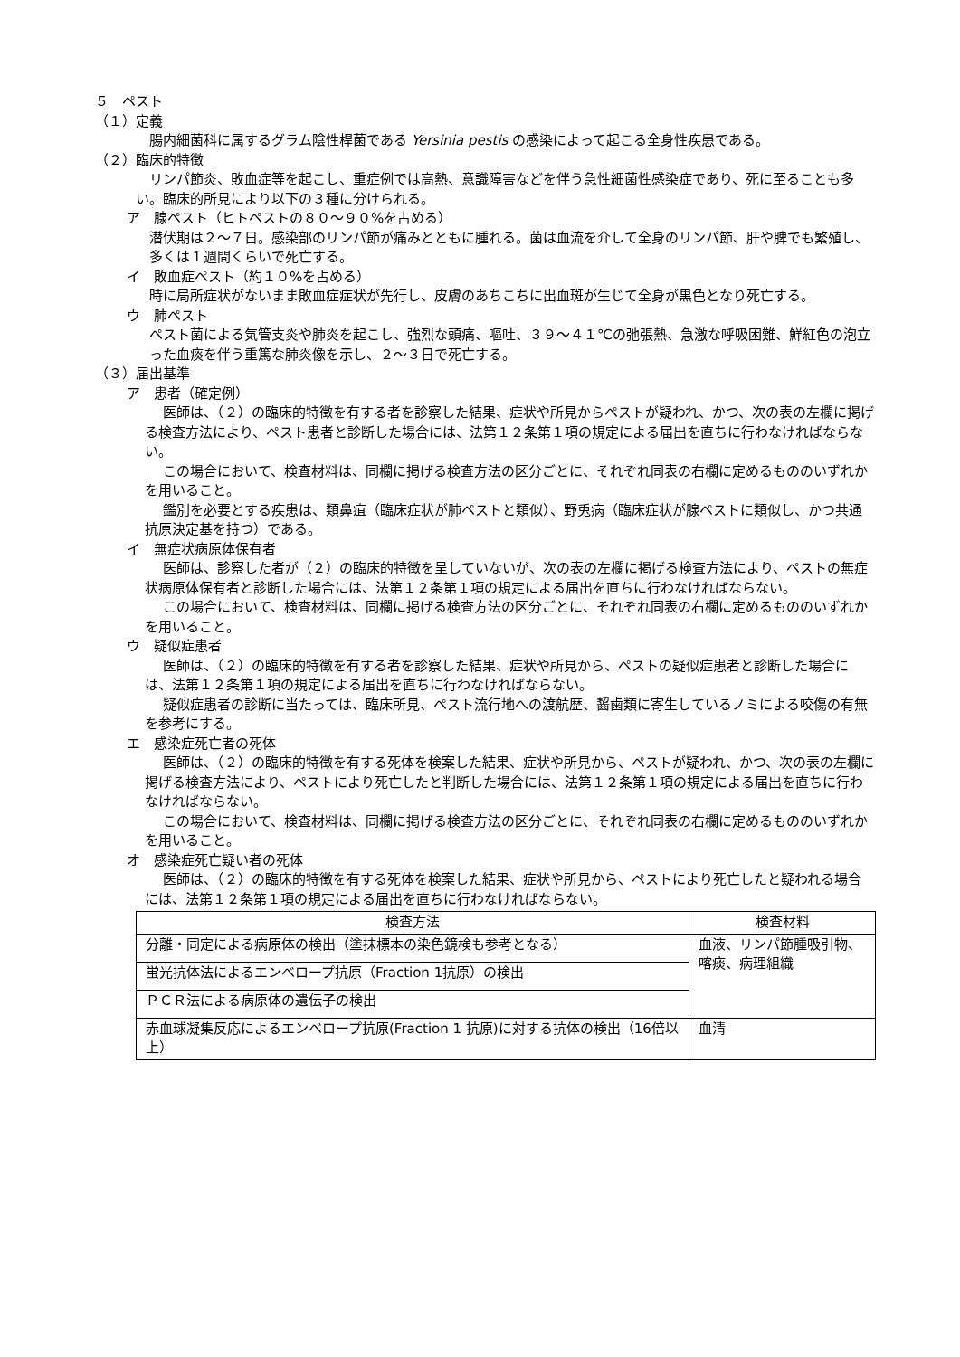５　ペスト
（１）定義
腸内細菌科に属するグラム陰性桿菌である Yersinia pestis の感染によって起こる全身性疾患である。
（２）臨床的特徴
リンパ節炎、敗血症等を起こし、重症例では高熱、意識障害などを伴う急性細菌性感染症であり、死に至ることも多い。臨床的所見により以下の３種に分けられる。
ア　腺ペスト（ヒトペストの８０～９０%を占める）
潜伏期は２～７日。感染部のリンパ節が痛みとともに腫れる。菌は血流を介して全身のリンパ節、肝や脾でも繁殖し、多くは１週間くらいで死亡する。
イ　敗血症ペスト（約１０%を占める）
時に局所症状がないまま敗血症症状が先行し、皮膚のあちこちに出血斑が生じて全身が黒色となり死亡する。
ウ　肺ペスト
ペスト菌による気管支炎や肺炎を起こし、強烈な頭痛、嘔吐、３９～４１℃の弛張熱、急激な呼吸困難、鮮紅色の泡立った血痰を伴う重篤な肺炎像を示し、２～３日で死亡する。
（３）届出基準
ア　患者（確定例）
医師は、（２）の臨床的特徴を有する者を診察した結果、症状や所見からペストが疑われ、かつ、次の表の左欄に掲げる検査方法により、ペスト患者と診断した場合には、法第１２条第１項の規定による届出を直ちに行わなければならない。
この場合において、検査材料は、同欄に掲げる検査方法の区分ごとに、それぞれ同表の右欄に定めるもののいずれかを用いること。
鑑別を必要とする疾患は、類鼻疽（臨床症状が肺ペストと類似）、野兎病（臨床症状が腺ペストに類似し、かつ共通抗原決定基を持つ）である。
イ　無症状病原体保有者
医師は、診察した者が（２）の臨床的特徴を呈していないが、次の表の左欄に掲げる検査方法により、ペストの無症状病原体保有者と診断した場合には、法第１２条第１項の規定による届出を直ちに行わなければならない。
この場合において、検査材料は、同欄に掲げる検査方法の区分ごとに、それぞれ同表の右欄に定めるもののいずれかを用いること。
ウ　疑似症患者
医師は、（２）の臨床的特徴を有する者を診察した結果、症状や所見から、ペストの疑似症患者と診断した場合には、法第１２条第１項の規定による届出を直ちに行わなければならない。
疑似症患者の診断に当たっては、臨床所見、ペスト流行地への渡航歴、齧歯類に寄生しているノミによる咬傷の有無を参考にする。
エ　感染症死亡者の死体
医師は、（２）の臨床的特徴を有する死体を検案した結果、症状や所見から、ペストが疑われ、かつ、次の表の左欄に掲げる検査方法により、ペストにより死亡したと判断した場合には、法第１２条第１項の規定による届出を直ちに行わなければならない。
この場合において、検査材料は、同欄に掲げる検査方法の区分ごとに、それぞれ同表の右欄に定めるもののいずれかを用いること。
オ　感染症死亡疑い者の死体
医師は、（２）の臨床的特徴を有する死体を検案した結果、症状や所見から、ペストにより死亡したと疑われる場合には、法第１２条第１項の規定による届出を直ちに行わなければならない。
| 検査方法 | 検査材料 |
| --- | --- |
| 分離・同定による病原体の検出（塗抹標本の染色鏡検も参考となる） | 血液、リンパ節腫吸引物、喀痰、病理組織 |
| 蛍光抗体法によるエンベロープ抗原（Fraction 1抗原）の検出 | |
| ＰＣＲ法による病原体の遺伝子の検出 | |
| 赤血球凝集反応によるエンベロープ抗原(Fraction 1 抗原)に対する抗体の検出（16倍以上） | 血清 |